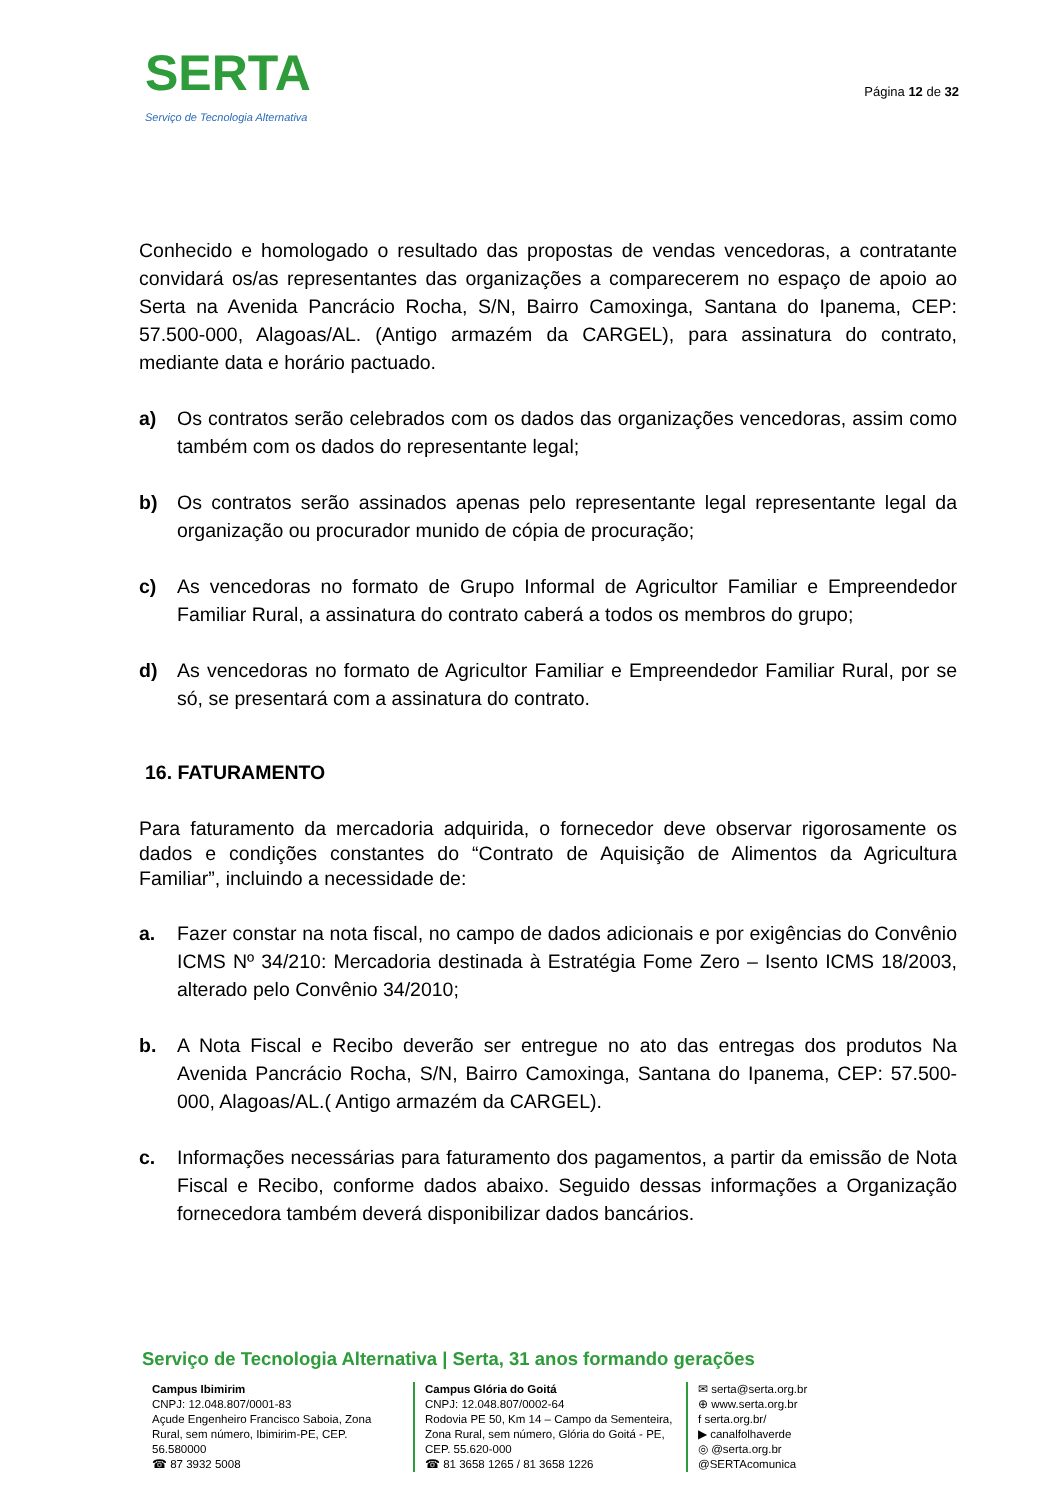SERTA
Serviço de Tecnologia Alternativa
Página 12 de 32
Conhecido e homologado o resultado das propostas de vendas vencedoras, a contratante convidará os/as representantes das organizações a comparecerem no espaço de apoio ao Serta na Avenida Pancrácio Rocha, S/N, Bairro Camoxinga, Santana do Ipanema, CEP: 57.500-000, Alagoas/AL. (Antigo armazém da CARGEL), para assinatura do contrato, mediante data e horário pactuado.
a) Os contratos serão celebrados com os dados das organizações vencedoras, assim como também com os dados do representante legal;
b) Os contratos serão assinados apenas pelo representante legal representante legal da organização ou procurador munido de cópia de procuração;
c) As vencedoras no formato de Grupo Informal de Agricultor Familiar e Empreendedor Familiar Rural, a assinatura do contrato caberá a todos os membros do grupo;
d) As vencedoras no formato de Agricultor Familiar e Empreendedor Familiar Rural, por se só, se presentará com a assinatura do contrato.
16. FATURAMENTO
Para faturamento da mercadoria adquirida, o fornecedor deve observar rigorosamente os dados e condições constantes do “Contrato de Aquisição de Alimentos da Agricultura Familiar”, incluindo a necessidade de:
a. Fazer constar na nota fiscal, no campo de dados adicionais e por exigências do Convênio ICMS Nº 34/210: Mercadoria destinada à Estratégia Fome Zero – Isento ICMS 18/2003, alterado pelo Convênio 34/2010;
b. A Nota Fiscal e Recibo deverão ser entregue no ato das entregas dos produtos Na Avenida Pancrácio Rocha, S/N, Bairro Camoxinga, Santana do Ipanema, CEP: 57.500-000, Alagoas/AL.( Antigo armazém da CARGEL).
c. Informações necessárias para faturamento dos pagamentos, a partir da emissão de Nota Fiscal e Recibo, conforme dados abaixo. Seguido dessas informações a Organização fornecedora também deverá disponibilizar dados bancários.
Serviço de Tecnologia Alternativa | Serta, 31 anos formando gerações
Campus Ibimirim
CNPJ: 12.048.807/0001-83
Açude Engenheiro Francisco Saboia, Zona Rural, sem número, Ibimirim-PE, CEP. 56.580000
☎ 87 3932 5008
Campus Glória do Goitá
CNPJ: 12.048.807/0002-64
Rodovia PE 50, Km 14 – Campo da Sementeira, Zona Rural, sem número, Glória do Goitá - PE, CEP. 55.620-000
☎ 81 3658 1265 / 81 3658 1226
✉ serta@serta.org.br
⊕ www.serta.org.br
f serta.org.br/
▶ canalfolhaverde
◎ @serta.org.br
@SERTAcomunica